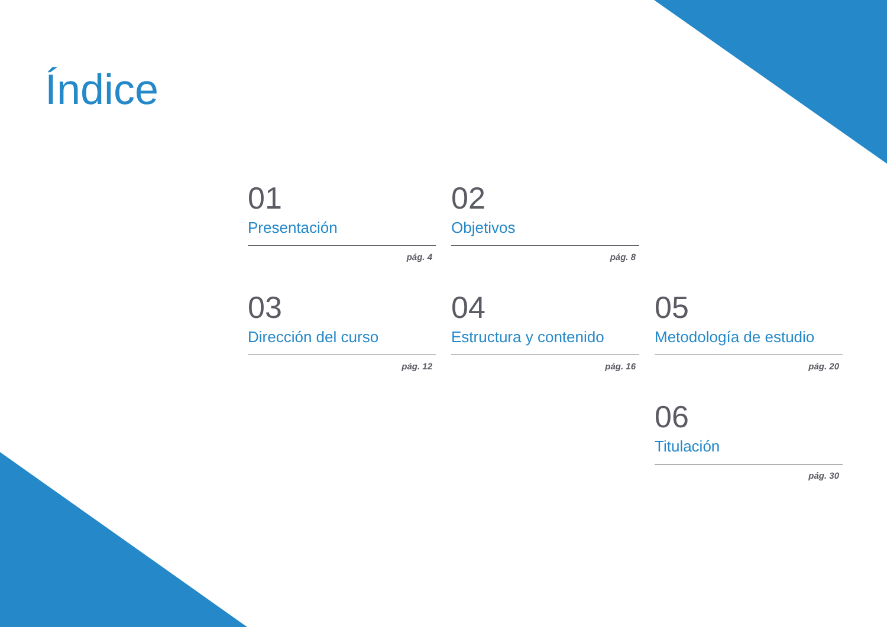Índice
01
Presentación
pág. 4
02
Objetivos
pág. 8
03
Dirección del curso
pág. 12
04
Estructura y contenido
pág. 16
05
Metodología de estudio
pág. 20
06
Titulación
pág. 30